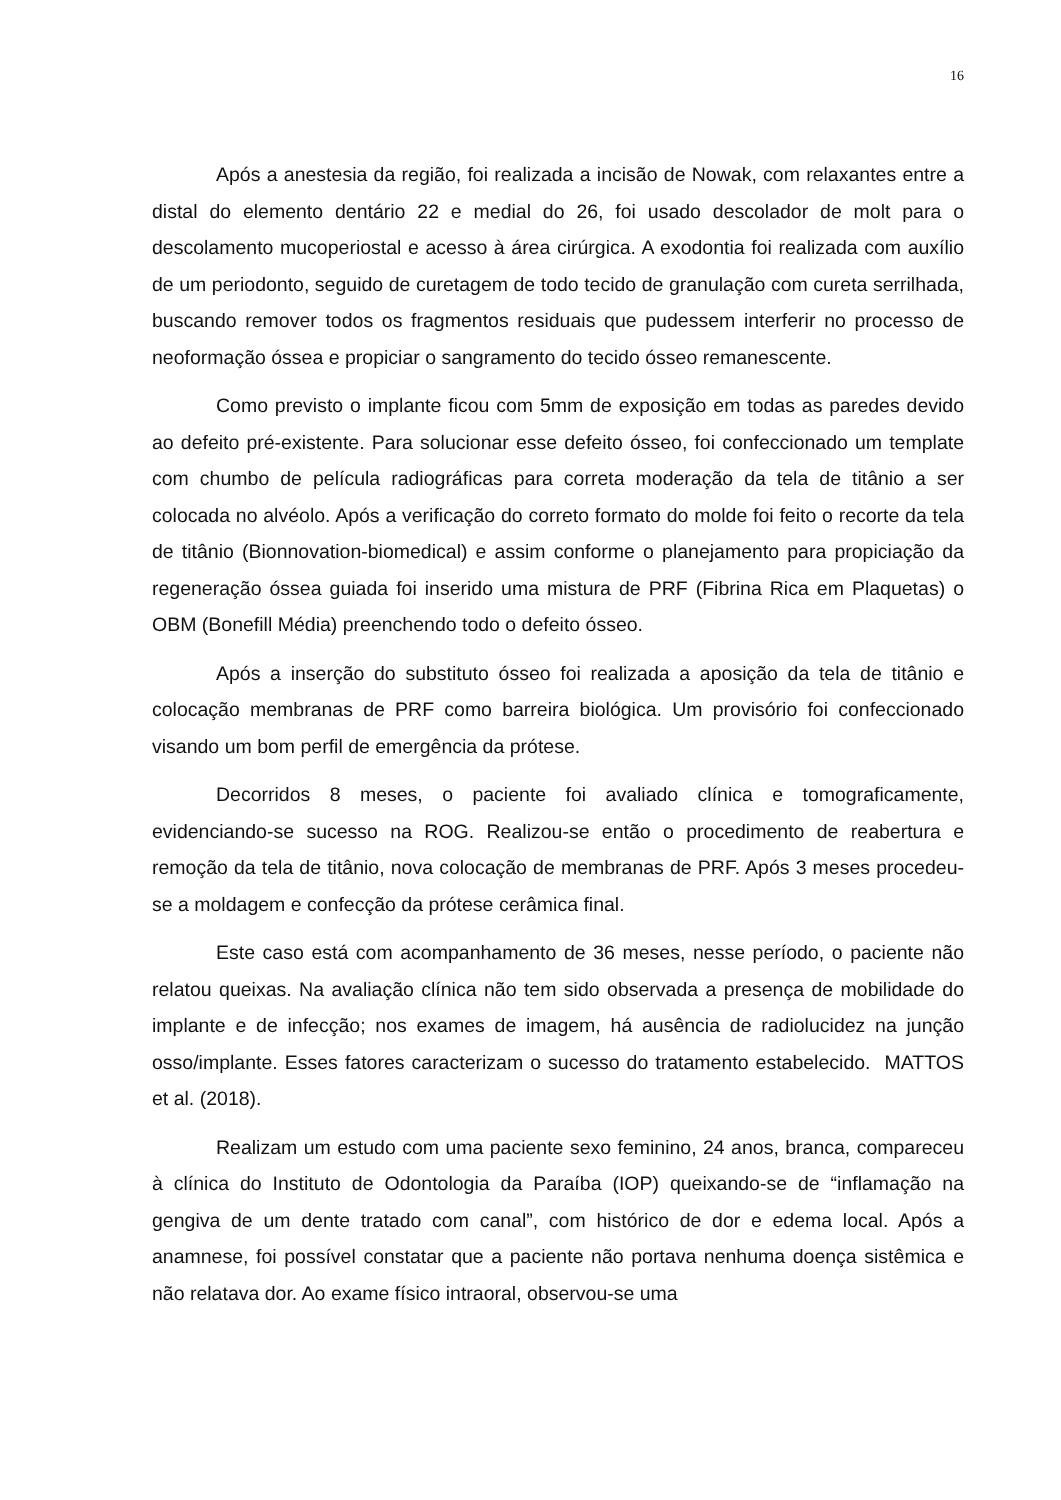16
Após a anestesia da região, foi realizada a incisão de Nowak, com relaxantes entre a distal do elemento dentário 22 e medial do 26, foi usado descolador de molt para o descolamento mucoperiostal e acesso à área cirúrgica. A exodontia foi realizada com auxílio de um periodonto, seguido de curetagem de todo tecido de granulação com cureta serrilhada, buscando remover todos os fragmentos residuais que pudessem interferir no processo de neoformação óssea e propiciar o sangramento do tecido ósseo remanescente.
Como previsto o implante ficou com 5mm de exposição em todas as paredes devido ao defeito pré-existente. Para solucionar esse defeito ósseo, foi confeccionado um template com chumbo de película radiográficas para correta moderação da tela de titânio a ser colocada no alvéolo. Após a verificação do correto formato do molde foi feito o recorte da tela de titânio (Bionnovation-biomedical) e assim conforme o planejamento para propiciação da regeneração óssea guiada foi inserido uma mistura de PRF (Fibrina Rica em Plaquetas) o OBM (Bonefill Média) preenchendo todo o defeito ósseo.
Após a inserção do substituto ósseo foi realizada a aposição da tela de titânio e colocação membranas de PRF como barreira biológica. Um provisório foi confeccionado visando um bom perfil de emergência da prótese.
Decorridos 8 meses, o paciente foi avaliado clínica e tomograficamente, evidenciando-se sucesso na ROG. Realizou-se então o procedimento de reabertura e remoção da tela de titânio, nova colocação de membranas de PRF. Após 3 meses procedeu-se a moldagem e confecção da prótese cerâmica final.
Este caso está com acompanhamento de 36 meses, nesse período, o paciente não relatou queixas. Na avaliação clínica não tem sido observada a presença de mobilidade do implante e de infecção; nos exames de imagem, há ausência de radiolucidez na junção osso/implante. Esses fatores caracterizam o sucesso do tratamento estabelecido. MATTOS et al. (2018).
Realizam um estudo com uma paciente sexo feminino, 24 anos, branca, compareceu à clínica do Instituto de Odontologia da Paraíba (IOP) queixando-se de “inflamação na gengiva de um dente tratado com canal”, com histórico de dor e edema local. Após a anamnese, foi possível constatar que a paciente não portava nenhuma doença sistêmica e não relatava dor. Ao exame físico intraoral, observou-se uma